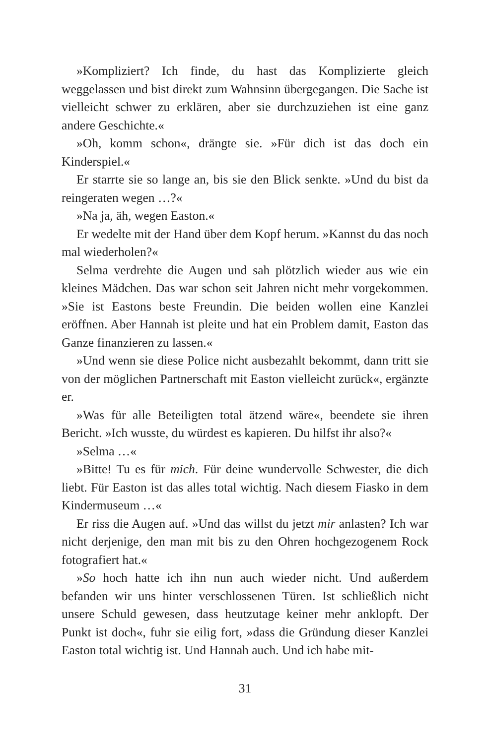»Kompliziert? Ich finde, du hast das Komplizierte gleich weggelassen und bist direkt zum Wahnsinn übergegangen. Die Sache ist vielleicht schwer zu erklären, aber sie durchzuziehen ist eine ganz andere Geschichte.«
»Oh, komm schon«, drängte sie. »Für dich ist das doch ein Kinderspiel.«
Er starrte sie so lange an, bis sie den Blick senkte. »Und du bist da reingeraten wegen …?«
»Na ja, äh, wegen Easton.«
Er wedelte mit der Hand über dem Kopf herum. »Kannst du das noch mal wiederholen?«
Selma verdrehte die Augen und sah plötzlich wieder aus wie ein kleines Mädchen. Das war schon seit Jahren nicht mehr vorgekommen. »Sie ist Eastons beste Freundin. Die beiden wollen eine Kanzlei eröffnen. Aber Hannah ist pleite und hat ein Problem damit, Easton das Ganze finanzieren zu lassen.«
»Und wenn sie diese Police nicht ausbezahlt bekommt, dann tritt sie von der möglichen Partnerschaft mit Easton vielleicht zurück«, ergänzte er.
»Was für alle Beteiligten total ätzend wäre«, beendete sie ihren Bericht. »Ich wusste, du würdest es kapieren. Du hilfst ihr also?«
»Selma …«
»Bitte! Tu es für mich. Für deine wundervolle Schwester, die dich liebt. Für Easton ist das alles total wichtig. Nach diesem Fiasko in dem Kindermuseum …«
Er riss die Augen auf. »Und das willst du jetzt mir anlasten? Ich war nicht derjenige, den man mit bis zu den Ohren hochgezogenem Rock fotografiert hat.«
»So hoch hatte ich ihn nun auch wieder nicht. Und außerdem befanden wir uns hinter verschlossenen Türen. Ist schließlich nicht unsere Schuld gewesen, dass heutzutage keiner mehr anklopft. Der Punkt ist doch«, fuhr sie eilig fort, »dass die Gründung dieser Kanzlei Easton total wichtig ist. Und Hannah auch. Und ich habe mit-
31